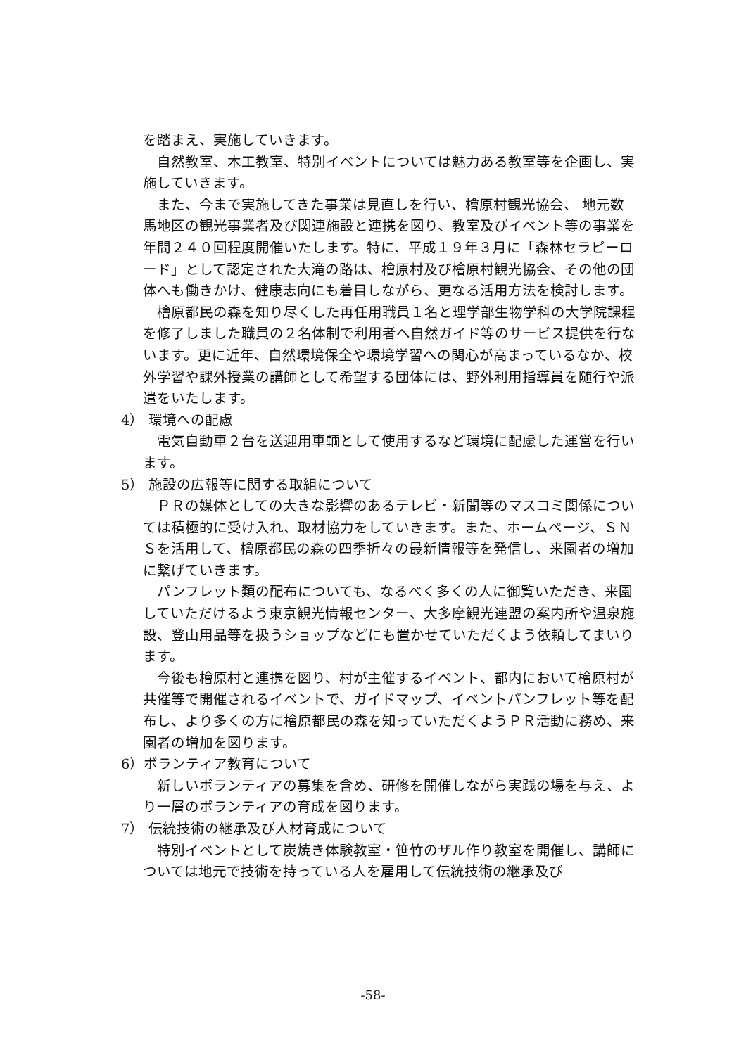を踏まえ、実施していきます。
自然教室、木工教室、特別イベントについては魅力ある教室等を企画し、実施していきます。
また、今まで実施してきた事業は見直しを行い、檜原村観光協会、 地元数馬地区の観光事業者及び関連施設と連携を図り、教室及びイベント等の事業を年間２４０回程度開催いたします。特に、平成１９年３月に「森林セラピーロード」として認定された大滝の路は、檜原村及び檜原村観光協会、その他の団体へも働きかけ、健康志向にも着目しながら、更なる活用方法を検討します。
檜原都民の森を知り尽くした再任用職員１名と理学部生物学科の大学院課程を修了しました職員の２名体制で利用者へ自然ガイド等のサービス提供を行ないます。更に近年、自然環境保全や環境学習への関心が高まっているなか、校外学習や課外授業の講師として希望する団体には、野外利用指導員を随行や派遣をいたします。
4） 環境への配慮
電気自動車２台を送迎用車輌として使用するなど環境に配慮した運営を行います。
5） 施設の広報等に関する取組について
ＰＲの媒体としての大きな影響のあるテレビ・新聞等のマスコミ関係については積極的に受け入れ、取材協力をしていきます。また、ホームページ、ＳＮＳを活用して、檜原都民の森の四季折々の最新情報等を発信し、来園者の増加に繋げていきます。
パンフレット類の配布についても、なるべく多くの人に御覧いただき、来園していただけるよう東京観光情報センター、大多摩観光連盟の案内所や温泉施設、登山用品等を扱うショップなどにも置かせていただくよう依頼してまいります。
今後も檜原村と連携を図り、村が主催するイベント、都内において檜原村が共催等で開催されるイベントで、ガイドマップ、イベントパンフレット等を配布し、より多くの方に檜原都民の森を知っていただくようＰＲ活動に務め、来園者の増加を図ります。
6）ボランティア教育について
新しいボランティアの募集を含め、研修を開催しながら実践の場を与え、より一層のボランティアの育成を図ります。
7） 伝統技術の継承及び人材育成について
特別イベントとして炭焼き体験教室・笹竹のザル作り教室を開催し、講師については地元で技術を持っている人を雇用して伝統技術の継承及び
-58-